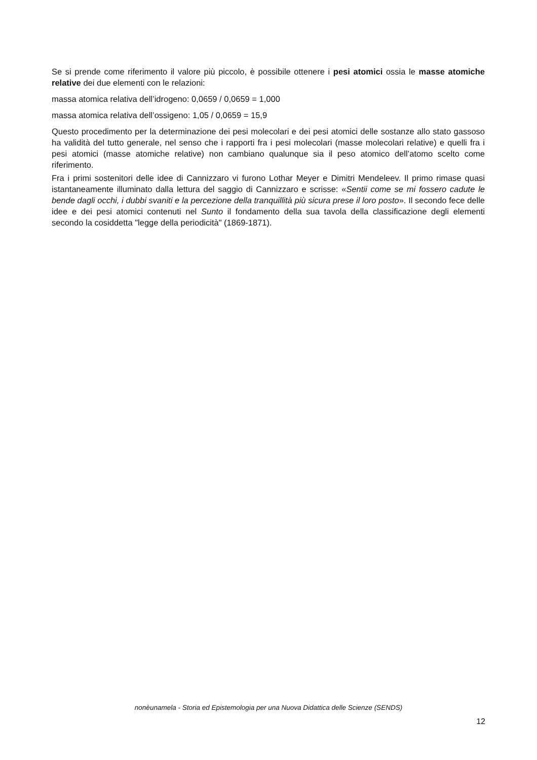Se si prende come riferimento il valore più piccolo, è possibile ottenere i pesi atomici ossia le masse atomiche relative dei due elementi con le relazioni:
massa atomica relativa dell’idrogeno: 0,0659 / 0,0659 = 1,000
massa atomica relativa dell’ossigeno: 1,05 / 0,0659 = 15,9
Questo procedimento per la determinazione dei pesi molecolari e dei pesi atomici delle sostanze allo stato gassoso ha validità del tutto generale, nel senso che i rapporti fra i pesi molecolari (masse molecolari relative) e quelli fra i pesi atomici (masse atomiche relative) non cambiano qualunque sia il peso atomico dell’atomo scelto come riferimento.
Fra i primi sostenitori delle idee di Cannizzaro vi furono Lothar Meyer e Dimitri Mendeleev. Il primo rimase quasi istantaneamente illuminato dalla lettura del saggio di Cannizzaro e scrisse: «Sentii come se mi fossero cadute le bende dagli occhi, i dubbi svaniti e la percezione della tranquillità più sicura prese il loro posto». Il secondo fece delle idee e dei pesi atomici contenuti nel Sunto il fondamento della sua tavola della classificazione degli elementi secondo la cosiddetta "legge della periodicità" (1869-1871).
nonèunamela - Storia ed Epistemologia per una Nuova Didattica delle Scienze (SENDS)
12